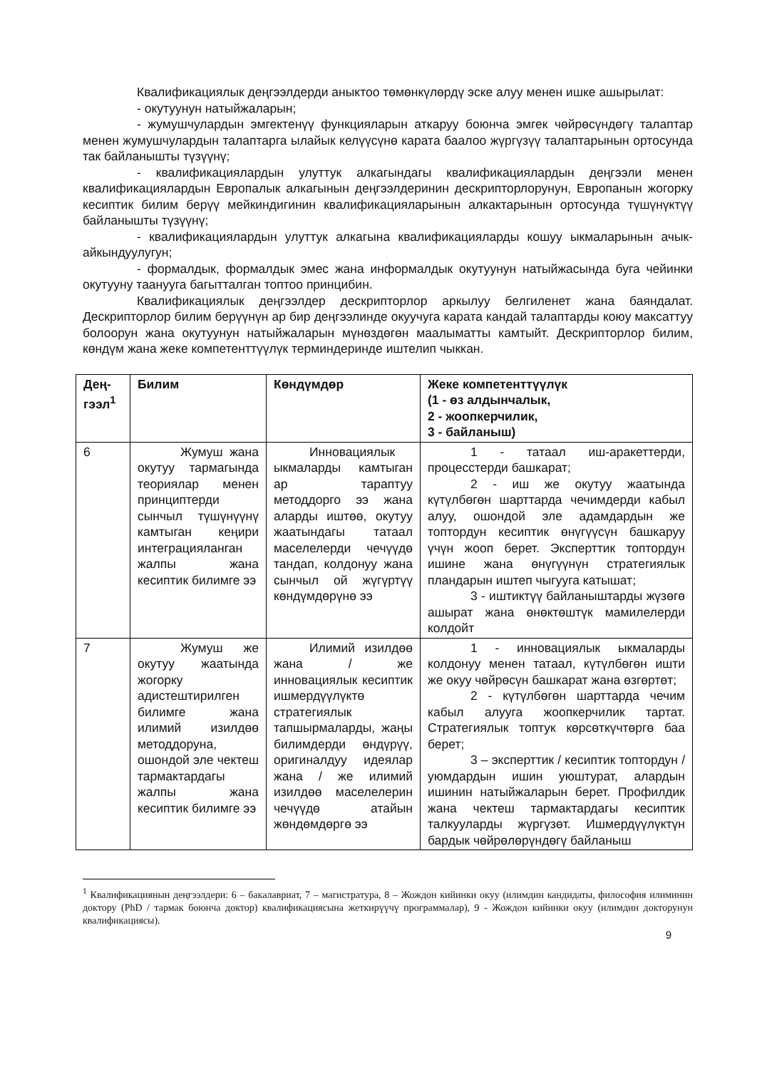Квалификациялык деңгээлдерди аныктоо төмөнкүлөрдү эске алуу менен ишке ашырылат:
- окутуунун натыйжаларын;
- жумушчулардын эмгектенүү функцияларын аткаруу боюнча эмгек чөйрөсүндөгү талаптар менен жумушчулардын талаптарга ылайык келүүсүнө карата баалоо жүргүзүү талаптарынын ортосунда так байланышты түзүүнү;
- квалификациялардын улуттук алкагындагы квалификациялардын деңгээли менен квалификациялардын Европалык алкагынын деңгээлдеринин дескрипторлорунун, Европанын жогорку кесиптик билим берүү мейкиндигинин квалификацияларынын алкактарынын ортосунда түшүнүктүү байланышты түзүүнү;
- квалификациялардын улуттук алкагына квалификацияларды кошуу ыкмаларынын ачык-айкындуулугун;
- формалдык, формалдык эмес жана информалдык окутуунун натыйжасында буга чейинки окутууну таанууга багытталган топтоо принцибин.
Квалификациялык деңгээлдер дескрипторлор аркылуу белгиленет жана баяндалат. Дескрипторлор билим берүүнүн ар бир деңгээлинде окуучуга карата кандай талаптарды коюу максаттуу болоорун жана окутуунун натыйжаларын мүнөздөгөн маалыматты камтыйт. Дескрипторлор билим, көндүм жана жеке компетенттүүлүк терминдеринде иштелип чыккан.
| Дең-гээл<sup>1</sup> | Билим | Көндүмдөр | Жеке компетенттүүлүк (1 - өз алдынчалык, 2 - жоопкерчилик, 3 - байланыш) |
| --- | --- | --- | --- |
| 6 | Жумуш жана окутуу тармагында теориялар менен принциптерди сынчыл түшүнүүнү камтыган кеңири интеграцияланган жалпы жана кесиптик билимге ээ | Инновациялык ыкмаларды камтыган ар тараптуу методдорго ээ жана аларды иштөө, окутуу жаатындагы татаал маселелерди чечүүдө тандап, колдонуу жана сынчыл ой жүгүртүү көндүмдөрүнө ээ | 1 - татаал иш-аракеттерди, процесстерди башкарат; 2 - иш же окутуу жаатында күтүлбөгөн шарттарда чечимдерди кабыл алуу, ошондой эле адамдардын же топтордун кесиптик өнүгүүсүн башкаруу үчүн жооп берет. Эксперттик топтордун ишине жана өнүгүүнүн стратегиялык пландарын иштеп чыгууга катышат; 3 - иштиктүү байланыштарды жүзөгө ашырат жана өнөктөштүк мамилелерди колдойт |
| 7 | Жумуш же окутуу жаатында жогорку адистештирилген билимге жана илимий изилдөө методдоруна, ошондой эле чектеш тармактардагы жалпы жана кесиптик билимге ээ | Илимий изилдөө жана / же инновациялык кесиптик ишмердүүлүктө стратегиялык тапшырмаларды, жаңы билимдерди өндүрүү, оригиналдуу идеялар жана / же илимий изилдөө маселелерин чечүүдө атайын жөндөмдөргө ээ | 1 - инновациялык ыкмаларды колдонуу менен татаал, күтүлбөгөн ишти же окуу чөйрөсүн башкарат жана өзгөртөт; 2 - күтүлбөгөн шарттарда чечим кабыл алууга жоопкерчилик тартат. Стратегиялык топтук көрсөткүчтөргө баа берет; 3 – эксперттик / кесиптик топтордун / уюмдардын ишин уюштурат, алардын ишинин натыйжаларын берет. Профилдик жана чектеш тармактардагы кесиптик талкууларды жүргүзөт. Ишмердүүлүктүн бардык чөйрөлөрүндөгү байланыш |
<sup>1</sup> Квалификациянын деңгээлдери: 6 – бакалавриат, 7 – магистратура, 8 – Жождон кийинки окуу (илимдин кандидаты, философия илиминин доктору (PhD / тармак боюнча доктор) квалификациясына жеткирүүчү программалар), 9 - Жождон кийинки окуу (илимдин докторунун квалификациясы).
9